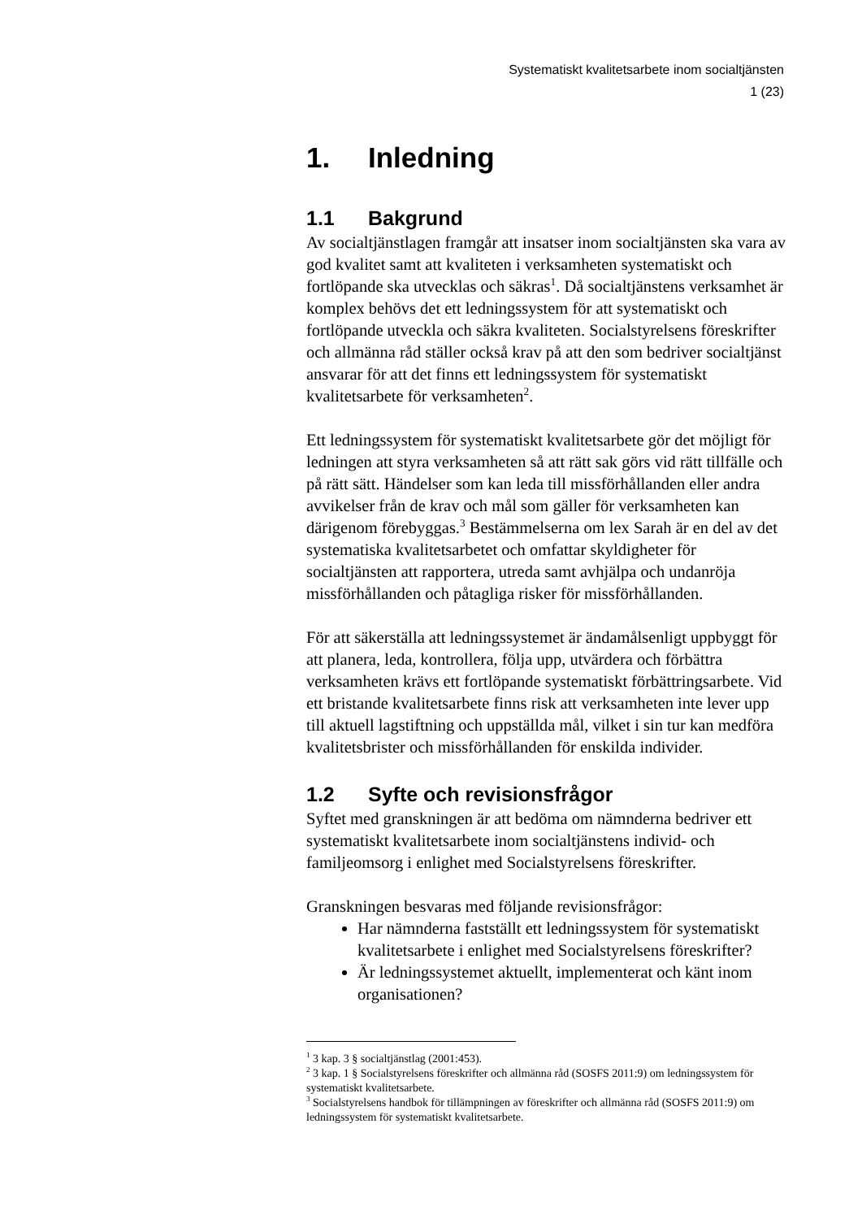Systematiskt kvalitetsarbete inom socialtjänsten
1 (23)
1. Inledning
1.1 Bakgrund
Av socialtjänstlagen framgår att insatser inom socialtjänsten ska vara av god kvalitet samt att kvaliteten i verksamheten systematiskt och fortlöpande ska utvecklas och säkras<sup>1</sup>. Då socialtjänstens verksamhet är komplex behövs det ett ledningssystem för att systematiskt och fortlöpande utveckla och säkra kvaliteten. Socialstyrelsens föreskrifter och allmänna råd ställer också krav på att den som bedriver socialtjänst ansvarar för att det finns ett ledningssystem för systematiskt kvalitetsarbete för verksamheten<sup>2</sup>.
Ett ledningssystem för systematiskt kvalitetsarbete gör det möjligt för ledningen att styra verksamheten så att rätt sak görs vid rätt tillfälle och på rätt sätt. Händelser som kan leda till missförhållanden eller andra avvikelser från de krav och mål som gäller för verksamheten kan därigenom förebyggas.<sup>3</sup> Bestämmelserna om lex Sarah är en del av det systematiska kvalitetsarbetet och omfattar skyldigheter för socialtjänsten att rapportera, utreda samt avhjälpa och undanröja missförhållanden och påtagliga risker för missförhållanden.
För att säkerställa att ledningssystemet är ändamålsenligt uppbyggt för att planera, leda, kontrollera, följa upp, utvärdera och förbättra verksamheten krävs ett fortlöpande systematiskt förbättringsarbete. Vid ett bristande kvalitetsarbete finns risk att verksamheten inte lever upp till aktuell lagstiftning och uppställda mål, vilket i sin tur kan medföra kvalitetsbrister och missförhållanden för enskilda individer.
1.2 Syfte och revisionsfrågor
Syftet med granskningen är att bedöma om nämnderna bedriver ett systematiskt kvalitetsarbete inom socialtjänstens individ- och familjeomsorg i enlighet med Socialstyrelsens föreskrifter.
Granskningen besvaras med följande revisionsfrågor:
Har nämnderna fastställt ett ledningssystem för systematiskt kvalitetsarbete i enlighet med Socialstyrelsens föreskrifter?
Är ledningssystemet aktuellt, implementerat och känt inom organisationen?
<sup>1</sup> 3 kap. 3 § socialtjänstlag (2001:453).
<sup>2</sup> 3 kap. 1 § Socialstyrelsens föreskrifter och allmänna råd (SOSFS 2011:9) om ledningssystem för systematiskt kvalitetsarbete.
<sup>3</sup> Socialstyrelsens handbok för tillämpningen av föreskrifter och allmänna råd (SOSFS 2011:9) om ledningssystem för systematiskt kvalitetsarbete.